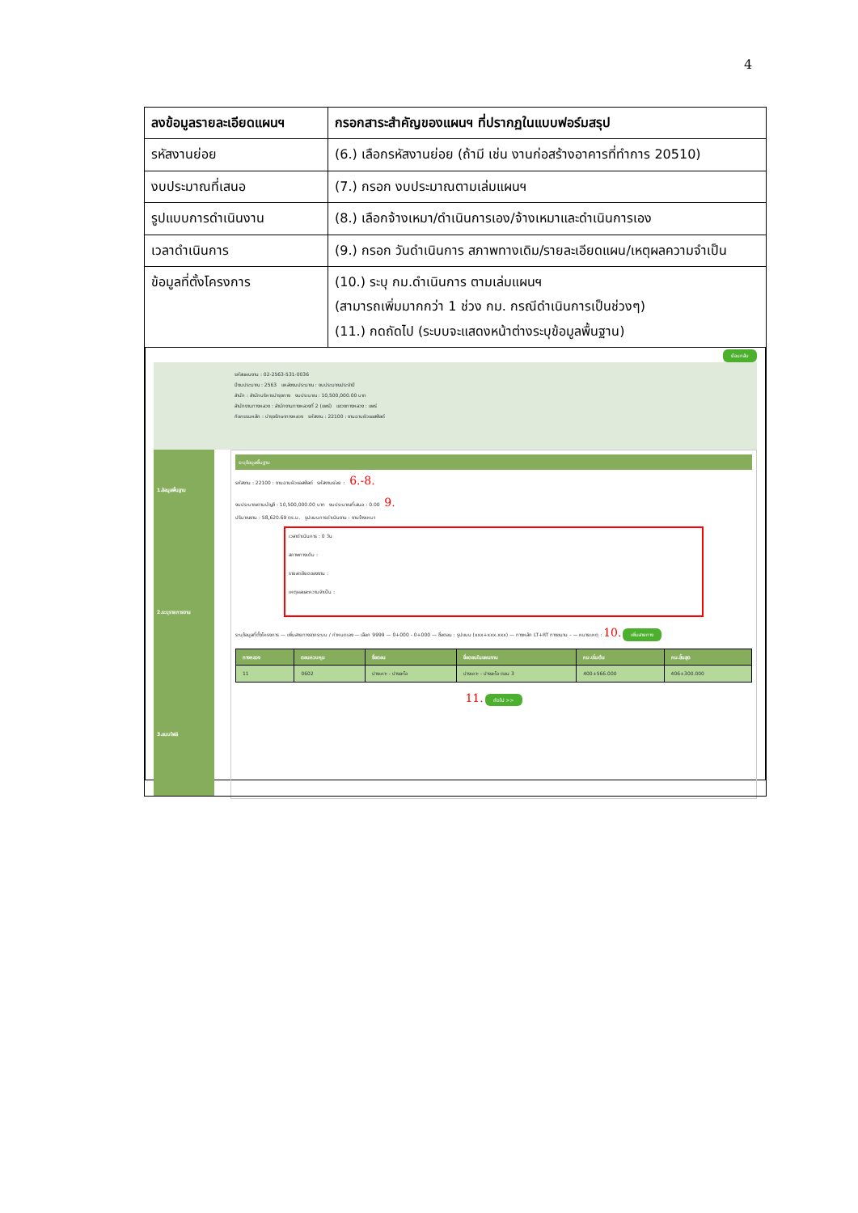4
| ลงข้อมูลรายละเอียดแผนฯ | กรอกสาระสำคัญของแผนฯ ที่ปรากฏในแบบฟอร์มสรุป |
| --- | --- |
| รหัสงานย่อย | (6.) เลือกรหัสงานย่อย (ถ้ามี เช่น งานก่อสร้างอาคารที่ทำการ 20510) |
| งบประมาณที่เสนอ | (7.) กรอก งบประมาณตามเล่มแผนฯ |
| รูปแบบการดำเนินงาน | (8.) เลือกจ้างเหมา/ดำเนินการเอง/จ้างเหมาและดำเนินการเอง |
| เวลาดำเนินการ | (9.) กรอก วันดำเนินการ สภาพทางเดิม/รายละเอียดแผน/เหตุผลความจำเป็น |
| ข้อมูลที่ตั้งโครงการ | (10.) ระบุ กม.ดำเนินการ ตามเล่มแผนฯ (สามารถเพิ่มมากกว่า 1 ช่วง กม. กรณีดำเนินการเป็นช่วงๆ) (11.) กดถัดไป (ระบบจะแสดงหน้าต่างระบุข้อมูลพื้นฐาน) |
| ย้อนกลับ รหัสแผนงาน : 02-2563-531-0036 ปีงบประมาณ : 2563 แหล่งงบประมาณ : งบประมาณประจำปี สำนัก : สำนักบริหารบำรุงทาง งบประมาณ : 10,500,000.00 บาท สำนักงานทางหลวง : สำนักงานทางหลวงที่ 2 (แพร่) แขวงทางหลวง : แพร่ กิจกรรมหลัก : บำรุงรักษาทางหลวง รหัสงาน : 22100 : งานฉาบผิวแอสฟัลต์ 1.ข้อมูลพื้นฐาน 2.ระบุรายการงาน 3.แนบไฟล์ ระบุข้อมูลพื้นฐาน รหัสงาน : 22100 : งานฉาบผิวแอสฟัลต์ รหัสงานย่อย : 6.-8. งบประมาณตามบัญชี : 10,500,000.00 บาท งบประมาณที่เสนอ : 0.00 9. ปริมาณงาน : 58,620.69 ตร.ม. รูปแบบการดำเนินงาน : งานจ้างเหมา เวลาดำเนินการ : 0 วัน สภาพทางเดิม : รายละเอียดของงาน : เหตุผลและความจำเป็น : ระบุข้อมูลที่ตั้งโครงการ — เพิ่มสายทางจากระบบ / กำหนดเอง — เลือก 9999 — 0+000 - 0+000 — ชื่อตอน : รูปแบบ (xxx+xxx.xxx) — ทางหลัก LT+RT ทางขนาน - — หมายเหตุ : 10. เพิ่มสายทาง / ทางหลวง / ตอนควบคุม / ชื่อตอน / ชื่อตอนในแผนงาน / กม.เริ่มต้น / กม.สิ้นสุด / / --- / --- / --- / --- / --- / --- / / 11 / 0602 / ปางเคาะ - ปางละโอ / ปางเคาะ - ปางละโอ ตอน 3 / 400+566.000 / 406+300.000 / 11. ถัดไป >> | |